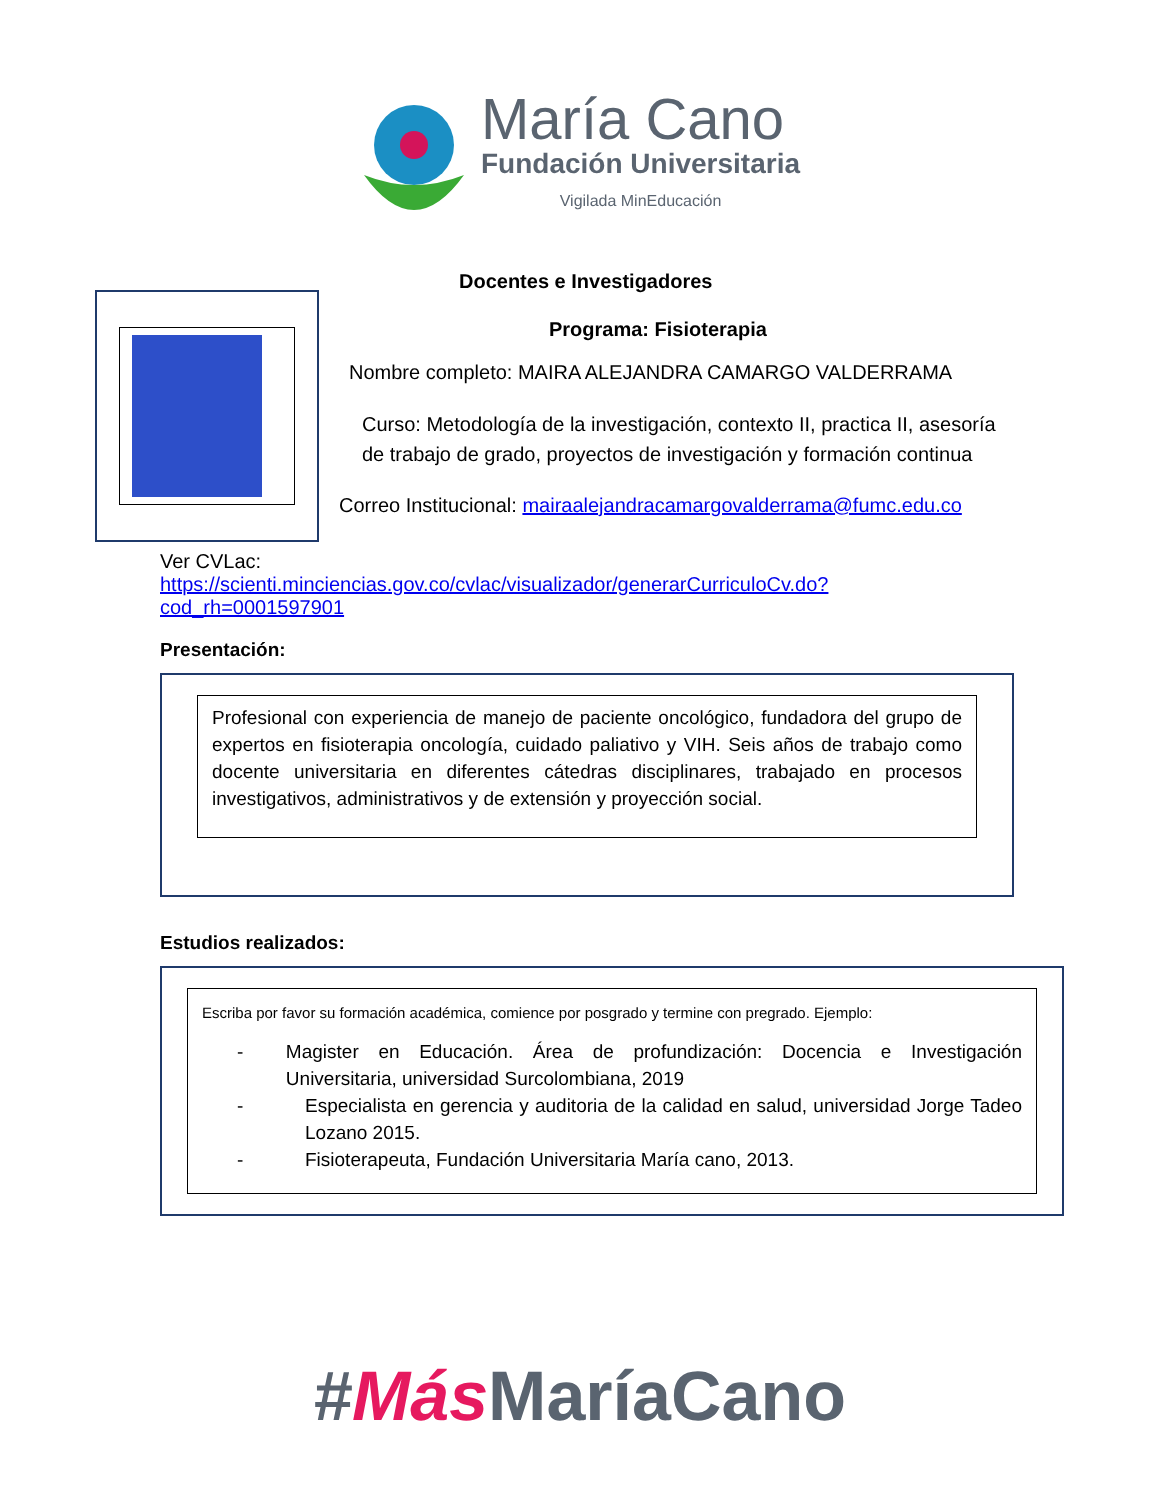María Cano
Fundación Universitaria
Vigilada MinEducación
Docentes e Investigadores
Programa: Fisioterapia
Nombre completo: MAIRA ALEJANDRA CAMARGO VALDERRAMA
Curso: Metodología de la investigación, contexto II, practica II, asesoría de trabajo de grado, proyectos de investigación y formación continua
Correo Institucional: mairaalejandracamargovalderrama@fumc.edu.co
Ver CVLac:
https://scienti.minciencias.gov.co/cvlac/visualizador/generarCurriculoCv.do?cod_rh=0001597901
Presentación:
Profesional con experiencia de manejo de paciente oncológico, fundadora del grupo de expertos en fisioterapia oncología, cuidado paliativo y VIH. Seis años de trabajo como docente universitaria en diferentes cátedras disciplinares, trabajado en procesos investigativos, administrativos y de extensión y proyección social.
Estudios realizados:
Escriba por favor su formación académica, comience por posgrado y termine con pregrado. Ejemplo:
- Magister en Educación. Área de profundización: Docencia e Investigación Universitaria, universidad Surcolombiana, 2019
- Especialista en gerencia y auditoria de la calidad en salud, universidad Jorge Tadeo Lozano 2015.
- Fisioterapeuta, Fundación Universitaria María cano, 2013.
#Más MaríaCano